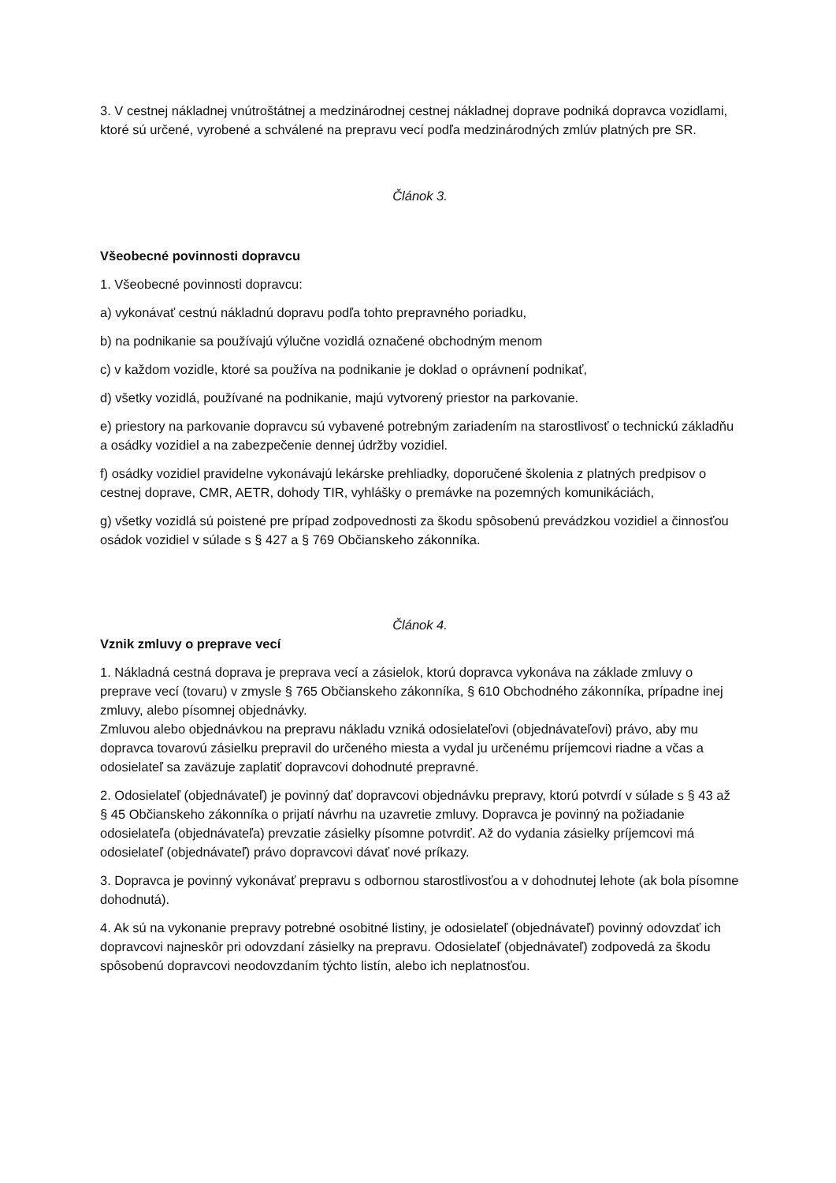3. V cestnej nákladnej vnútroštátnej a medzinárodnej cestnej nákladnej doprave podniká dopravca vozidlami, ktoré sú určené, vyrobené a schválené na prepravu vecí podľa medzinárodných zmlúv platných pre SR.
Článok 3.
Všeobecné povinnosti dopravcu
1. Všeobecné povinnosti dopravcu:
a) vykonávať cestnú nákladnú dopravu podľa tohto prepravného poriadku,
b) na podnikanie sa používajú výlučne vozidlá označené obchodným menom
c) v každom vozidle, ktoré sa používa na podnikanie je doklad o oprávnení podnikať,
d) všetky vozidlá, používané na podnikanie, majú vytvorený priestor na parkovanie.
e) priestory na parkovanie dopravcu sú vybavené potrebným zariadením na starostlivosť o technickú základňu a osádky vozidiel a na zabezpečenie dennej údržby vozidiel.
f) osádky vozidiel pravidelne vykonávajú lekárske prehliadky, doporučené školenia z platných predpisov o cestnej doprave, CMR, AETR, dohody TIR, vyhlášky o premávke na pozemných komunikáciách,
g) všetky vozidlá sú poistené pre prípad zodpovednosti za škodu spôsobenú prevádzkou vozidiel a činnosťou osádok vozidiel v súlade s § 427 a § 769 Občianskeho zákonníka.
Článok 4.
Vznik zmluvy o preprave vecí
1. Nákladná cestná doprava je preprava vecí a zásielok, ktorú dopravca vykonáva na základe zmluvy o preprave vecí (tovaru) v zmysle § 765 Občianskeho zákonníka, § 610 Obchodného zákonníka, prípadne inej zmluvy, alebo písomnej objednávky.
Zmluvou alebo objednávkou na prepravu nákladu vzniká odosielateľovi (objednávateľovi) právo, aby mu dopravca tovarovú zásielku prepravil do určeného miesta a vydal ju určenému príjemcovi riadne a včas a odosielateľ sa zaväzuje zaplatiť dopravcovi dohodnuté prepravné.
2. Odosielateľ (objednávateľ) je povinný dať dopravcovi objednávku prepravy, ktorú potvrdí v súlade s § 43 až § 45 Občianskeho zákonníka o prijatí návrhu na uzavretie zmluvy. Dopravca je povinný na požiadanie odosielateľa (objednávateľa) prevzatie zásielky písomne potvrdiť. Až do vydania zásielky príjemcovi má odosielateľ (objednávateľ) právo dopravcovi dávať nové príkazy.
3. Dopravca je povinný vykonávať prepravu s odbornou starostlivosťou a v dohodnutej lehote (ak bola písomne dohodnutá).
4. Ak sú na vykonanie prepravy potrebné osobitné listiny, je odosielateľ (objednávateľ) povinný odovzdať ich dopravcovi najneskôr pri odovzdaní zásielky na prepravu. Odosielateľ (objednávateľ) zodpovedá za škodu spôsobenú dopravcovi neodovzdaním týchto listín, alebo ich neplatnosťou.